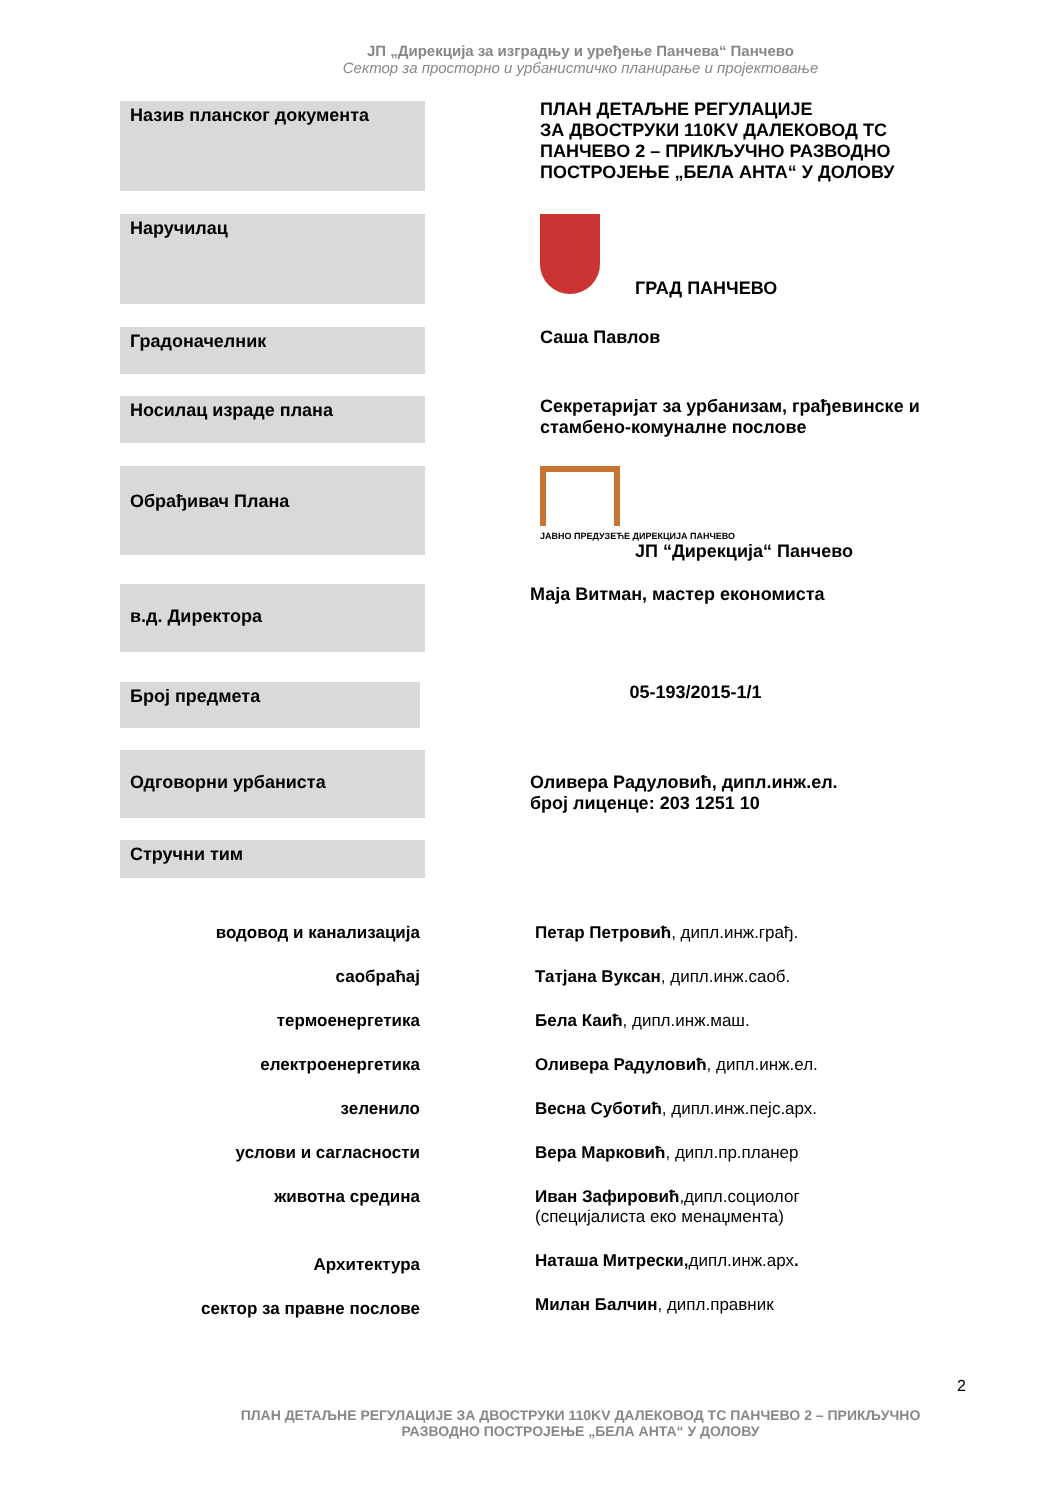ЈП „Дирекција за изградњу и уређење Панчева“ Панчево
Сектор за просторно и урбанистичко планирање и пројектовање
Назив планског документа
ПЛАН ДЕТАЉНЕ РЕГУЛАЦИЈЕ
ЗА ДВОСТРУКИ 110KV ДАЛЕКОВОД ТС ПАНЧЕВО 2 – ПРИКЉУЧНО РАЗВОДНО ПОСТРОЈЕЊЕ „БЕЛА АНТА“ У ДОЛОВУ
Наручилац
ГРАД ПАНЧЕВО
Градоначелник
Саша Павлов
Носилац израде плана
Секретаријат за урбанизам, грађевинске и стамбено-комуналне послове
Обрађивач Плана
ЈАВНО ПРЕДУЗЕЋЕ ДИРЕКЦИЈА ПАНЧЕВО
ЈП “Дирекција“ Панчево
в.д. Директора
Маја Витман, мастер економиста
Број предмета
05-193/2015-1/1
Одговорни урбаниста
Оливера Радуловић, дипл.инж.ел.
број лиценце: 203 1251 10
Стручни тим
водовод и канализација
саобраћај
термоенергетика
електроенергетика
зеленило
услови и сагласности
животна средина
Архитектура
сектор за правне послове
Петар Петровић, дипл.инж.грађ.
Татјана Вуксан, дипл.инж.саоб.
Бела Каић, дипл.инж.маш.
Оливера Радуловић, дипл.инж.ел.
Весна Суботић, дипл.инж.пејс.арх.
Вера Марковић, дипл.пр.планер
Иван Зафировић,дипл.социолог
(специјалиста еко менаџмента)
Наташа Митрески, дипл.инж.арх.
Милан Балчин, дипл.правник
2
ПЛАН ДЕТАЉНЕ РЕГУЛАЦИЈЕ ЗА ДВОСТРУКИ 110KV ДАЛЕКОВОД ТС ПАНЧЕВО 2 – ПРИКЉУЧНО
РАЗВОДНО ПОСТРОЈЕЊЕ „БЕЛА АНТА“ У ДОЛОВУ